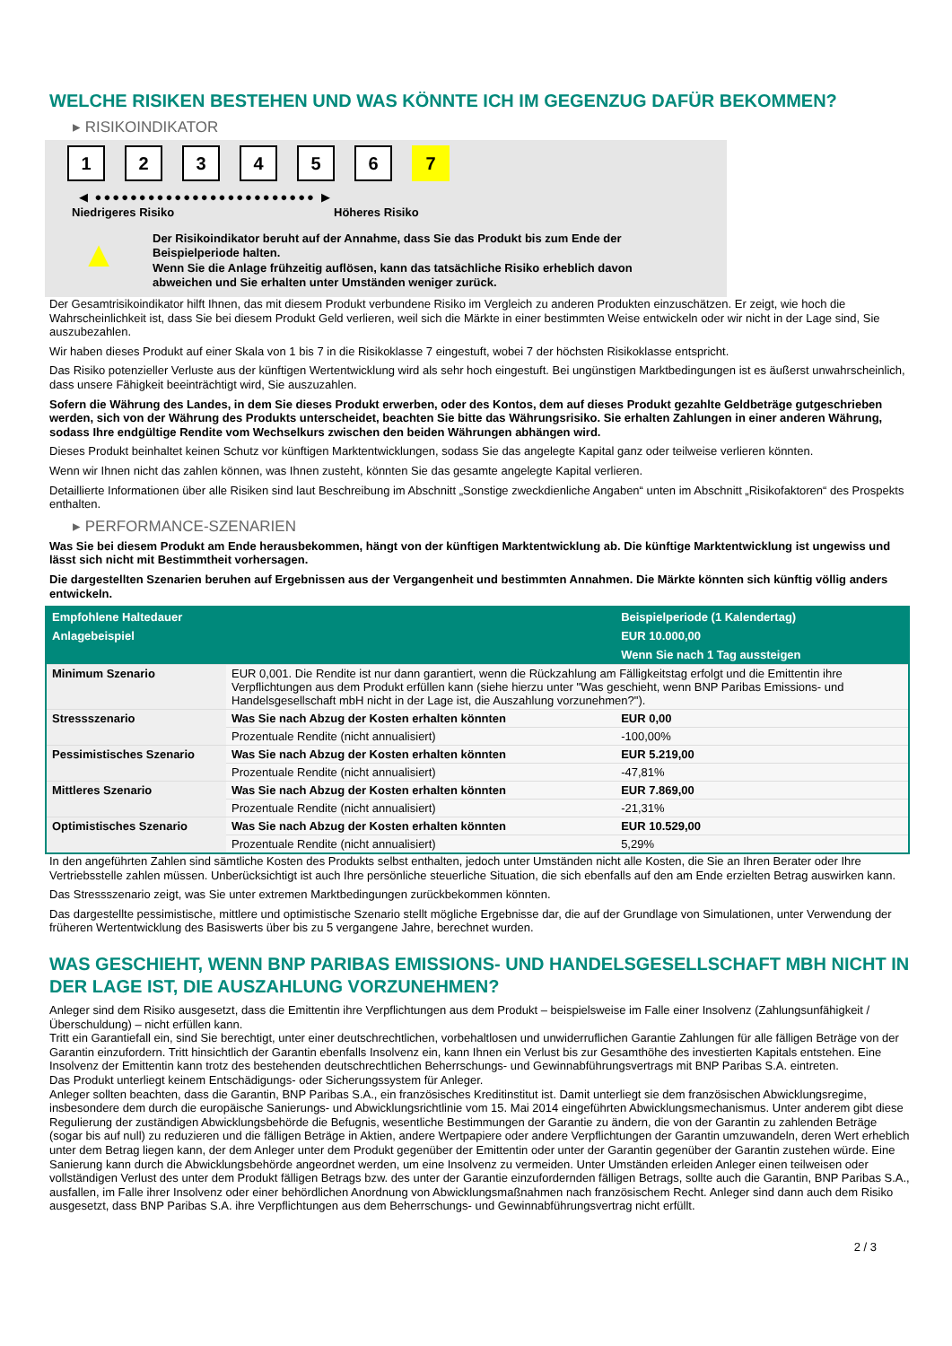WELCHE RISIKEN BESTEHEN UND WAS KÖNNTE ICH IM GEGENZUG DAFÜR BEKOMMEN?
▸ RISIKOINDIKATOR
123456 7
◀ ●●●●●●●●●●●●●●●●●●●●●●●●● ▶
Niedrigeres Risiko Höheres Risiko
▲
Der Risikoindikator beruht auf der Annahme, dass Sie das Produkt bis zum Ende der Beispielperiode halten.
Wenn Sie die Anlage frühzeitig auflösen, kann das tatsächliche Risiko erheblich davon abweichen und Sie erhalten unter Umständen weniger zurück.
Der Gesamtrisikoindikator hilft Ihnen, das mit diesem Produkt verbundene Risiko im Vergleich zu anderen Produkten einzuschätzen. Er zeigt, wie hoch die Wahrscheinlichkeit ist, dass Sie bei diesem Produkt Geld verlieren, weil sich die Märkte in einer bestimmten Weise entwickeln oder wir nicht in der Lage sind, Sie auszubezahlen.
Wir haben dieses Produkt auf einer Skala von 1 bis 7 in die Risikoklasse 7 eingestuft, wobei 7 der höchsten Risikoklasse entspricht.
Das Risiko potenzieller Verluste aus der künftigen Wertentwicklung wird als sehr hoch eingestuft. Bei ungünstigen Marktbedingungen ist es äußerst unwahrscheinlich, dass unsere Fähigkeit beeinträchtigt wird, Sie auszuzahlen.
Sofern die Währung des Landes, in dem Sie dieses Produkt erwerben, oder des Kontos, dem auf dieses Produkt gezahlte Geldbeträge gutgeschrieben werden, sich von der Währung des Produkts unterscheidet, beachten Sie bitte das Währungsrisiko. Sie erhalten Zahlungen in einer anderen Währung, sodass Ihre endgültige Rendite vom Wechselkurs zwischen den beiden Währungen abhängen wird.
Dieses Produkt beinhaltet keinen Schutz vor künftigen Marktentwicklungen, sodass Sie das angelegte Kapital ganz oder teilweise verlieren könnten.
Wenn wir Ihnen nicht das zahlen können, was Ihnen zusteht, könnten Sie das gesamte angelegte Kapital verlieren.
Detaillierte Informationen über alle Risiken sind laut Beschreibung im Abschnitt „Sonstige zweckdienliche Angaben“ unten im Abschnitt „Risikofaktoren“ des Prospekts enthalten.
▸ PERFORMANCE-SZENARIEN
Was Sie bei diesem Produkt am Ende herausbekommen, hängt von der künftigen Marktentwicklung ab. Die künftige Marktentwicklung ist ungewiss und lässt sich nicht mit Bestimmtheit vorhersagen.
Die dargestellten Szenarien beruhen auf Ergebnissen aus der Vergangenheit und bestimmten Annahmen. Die Märkte könnten sich künftig völlig anders entwickeln.
| Empfohlene Haltedauer | | Beispielperiode (1 Kalendertag) |
| --- | --- | --- |
| Anlagebeispiel | | EUR 10.000,00 |
| | | Wenn Sie nach 1 Tag aussteigen |
| Minimum Szenario | EUR 0,001. Die Rendite ist nur dann garantiert, wenn die Rückzahlung am Fälligkeitstag erfolgt und die Emittentin ihre Verpflichtungen aus dem Produkt erfüllen kann (siehe hierzu unter "Was geschieht, wenn BNP Paribas Emissions- und Handelsgesellschaft mbH nicht in der Lage ist, die Auszahlung vorzunehmen?"). | |
| Stressszenario | Was Sie nach Abzug der Kosten erhalten könnten | EUR 0,00 |
| | Prozentuale Rendite (nicht annualisiert) | -100,00% |
| Pessimistisches Szenario | Was Sie nach Abzug der Kosten erhalten könnten | EUR 5.219,00 |
| | Prozentuale Rendite (nicht annualisiert) | -47,81% |
| Mittleres Szenario | Was Sie nach Abzug der Kosten erhalten könnten | EUR 7.869,00 |
| | Prozentuale Rendite (nicht annualisiert) | -21,31% |
| Optimistisches Szenario | Was Sie nach Abzug der Kosten erhalten könnten | EUR 10.529,00 |
| | Prozentuale Rendite (nicht annualisiert) | 5,29% |
In den angeführten Zahlen sind sämtliche Kosten des Produkts selbst enthalten, jedoch unter Umständen nicht alle Kosten, die Sie an Ihren Berater oder Ihre Vertriebsstelle zahlen müssen. Unberücksichtigt ist auch Ihre persönliche steuerliche Situation, die sich ebenfalls auf den am Ende erzielten Betrag auswirken kann.
Das Stressszenario zeigt, was Sie unter extremen Marktbedingungen zurückbekommen könnten.
Das dargestellte pessimistische, mittlere und optimistische Szenario stellt mögliche Ergebnisse dar, die auf der Grundlage von Simulationen, unter Verwendung der früheren Wertentwicklung des Basiswerts über bis zu 5 vergangene Jahre, berechnet wurden.
WAS GESCHIEHT, WENN BNP PARIBAS EMISSIONS- UND HANDELSGESELLSCHAFT MBH NICHT IN DER LAGE IST, DIE AUSZAHLUNG VORZUNEHMEN?
Anleger sind dem Risiko ausgesetzt, dass die Emittentin ihre Verpflichtungen aus dem Produkt – beispielsweise im Falle einer Insolvenz (Zahlungsunfähigkeit / Überschuldung) – nicht erfüllen kann.
Tritt ein Garantiefall ein, sind Sie berechtigt, unter einer deutschrechtlichen, vorbehaltlosen und unwiderruflichen Garantie Zahlungen für alle fälligen Beträge von der Garantin einzufordern. Tritt hinsichtlich der Garantin ebenfalls Insolvenz ein, kann Ihnen ein Verlust bis zur Gesamthöhe des investierten Kapitals entstehen. Eine Insolvenz der Emittentin kann trotz des bestehenden deutschrechtlichen Beherrschungs- und Gewinnabführungsvertrags mit BNP Paribas S.A. eintreten.
Das Produkt unterliegt keinem Entschädigungs- oder Sicherungssystem für Anleger.
Anleger sollten beachten, dass die Garantin, BNP Paribas S.A., ein französisches Kreditinstitut ist. Damit unterliegt sie dem französischen Abwicklungsregime, insbesondere dem durch die europäische Sanierungs- und Abwicklungsrichtlinie vom 15. Mai 2014 eingeführten Abwicklungsmechanismus. Unter anderem gibt diese Regulierung der zuständigen Abwicklungsbehörde die Befugnis, wesentliche Bestimmungen der Garantie zu ändern, die von der Garantin zu zahlenden Beträge (sogar bis auf null) zu reduzieren und die fälligen Beträge in Aktien, andere Wertpapiere oder andere Verpflichtungen der Garantin umzuwandeln, deren Wert erheblich unter dem Betrag liegen kann, der dem Anleger unter dem Produkt gegenüber der Emittentin oder unter der Garantin gegenüber der Garantin zustehen würde. Eine Sanierung kann durch die Abwicklungsbehörde angeordnet werden, um eine Insolvenz zu vermeiden. Unter Umständen erleiden Anleger einen teilweisen oder vollständigen Verlust des unter dem Produkt fälligen Betrags bzw. des unter der Garantie einzufordernden fälligen Betrags, sollte auch die Garantin, BNP Paribas S.A., ausfallen, im Falle ihrer Insolvenz oder einer behördlichen Anordnung von Abwicklungsmaßnahmen nach französischem Recht. Anleger sind dann auch dem Risiko ausgesetzt, dass BNP Paribas S.A. ihre Verpflichtungen aus dem Beherrschungs- und Gewinnabführungsvertrag nicht erfüllt.
2 / 3